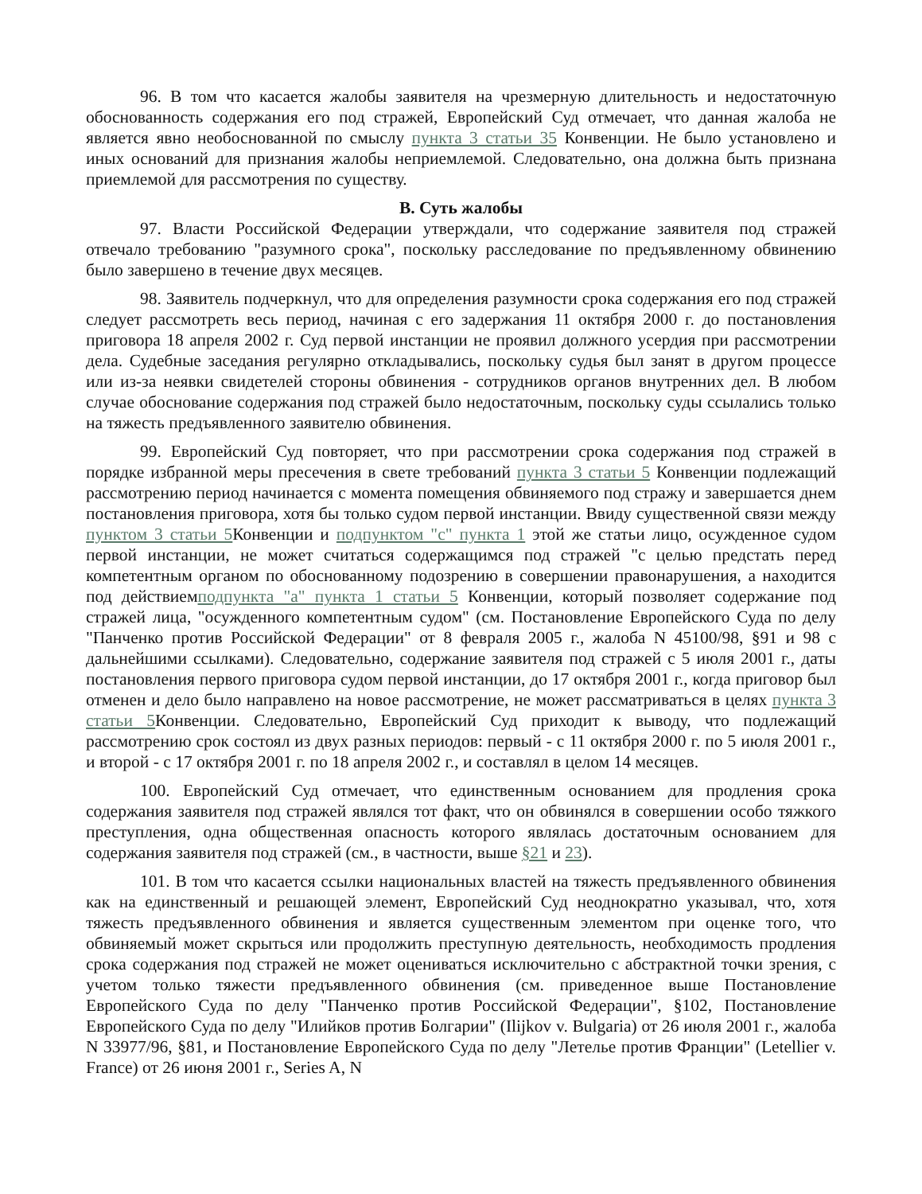96. В том что касается жалобы заявителя на чрезмерную длительность и недостаточную обоснованность содержания его под стражей, Европейский Суд отмечает, что данная жалоба не является явно необоснованной по смыслу пункта 3 статьи 35 Конвенции. Не было установлено и иных оснований для признания жалобы неприемлемой. Следовательно, она должна быть признана приемлемой для рассмотрения по существу.
B. Суть жалобы
97. Власти Российской Федерации утверждали, что содержание заявителя под стражей отвечало требованию "разумного срока", поскольку расследование по предъявленному обвинению было завершено в течение двух месяцев.
98. Заявитель подчеркнул, что для определения разумности срока содержания его под стражей следует рассмотреть весь период, начиная с его задержания 11 октября 2000 г. до постановления приговора 18 апреля 2002 г. Суд первой инстанции не проявил должного усердия при рассмотрении дела. Судебные заседания регулярно откладывались, поскольку судья был занят в другом процессе или из-за неявки свидетелей стороны обвинения - сотрудников органов внутренних дел. В любом случае обоснование содержания под стражей было недостаточным, поскольку суды ссылались только на тяжесть предъявленного заявителю обвинения.
99. Европейский Суд повторяет, что при рассмотрении срока содержания под стражей в порядке избранной меры пресечения в свете требований пункта 3 статьи 5 Конвенции подлежащий рассмотрению период начинается с момента помещения обвиняемого под стражу и завершается днем постановления приговора, хотя бы только судом первой инстанции. Ввиду существенной связи между пунктом 3 статьи 5 Конвенции и подпунктом "c" пункта 1 этой же статьи лицо, осужденное судом первой инстанции, не может считаться содержащимся под стражей "с целью предстать перед компетентным органом по обоснованному подозрению в совершении правонарушения, а находится под действиемподпункта "a" пункта 1 статьи 5 Конвенции, который позволяет содержание под стражей лица, "осужденного компетентным судом" (см. Постановление Европейского Суда по делу "Панченко против Российской Федерации" от 8 февраля 2005 г., жалоба N 45100/98, §91 и 98 с дальнейшими ссылками). Следовательно, содержание заявителя под стражей с 5 июля 2001 г., даты постановления первого приговора судом первой инстанции, до 17 октября 2001 г., когда приговор был отменен и дело было направлено на новое рассмотрение, не может рассматриваться в целях пункта 3 статьи 5 Конвенции. Следовательно, Европейский Суд приходит к выводу, что подлежащий рассмотрению срок состоял из двух разных периодов: первый - с 11 октября 2000 г. по 5 июля 2001 г., и второй - с 17 октября 2001 г. по 18 апреля 2002 г., и составлял в целом 14 месяцев.
100. Европейский Суд отмечает, что единственным основанием для продления срока содержания заявителя под стражей являлся тот факт, что он обвинялся в совершении особо тяжкого преступления, одна общественная опасность которого являлась достаточным основанием для содержания заявителя под стражей (см., в частности, выше §21 и 23).
101. В том что касается ссылки национальных властей на тяжесть предъявленного обвинения как на единственный и решающей элемент, Европейский Суд неоднократно указывал, что, хотя тяжесть предъявленного обвинения и является существенным элементом при оценке того, что обвиняемый может скрыться или продолжить преступную деятельность, необходимость продления срока содержания под стражей не может оцениваться исключительно с абстрактной точки зрения, с учетом только тяжести предъявленного обвинения (см. приведенное выше Постановление Европейского Суда по делу "Панченко против Российской Федерации", §102, Постановление Европейского Суда по делу "Илийков против Болгарии" (Ilijkov v. Bulgaria) от 26 июля 2001 г., жалоба N 33977/96, §81, и Постановление Европейского Суда по делу "Летелье против Франции" (Letellier v. France) от 26 июня 2001 г., Series A, N